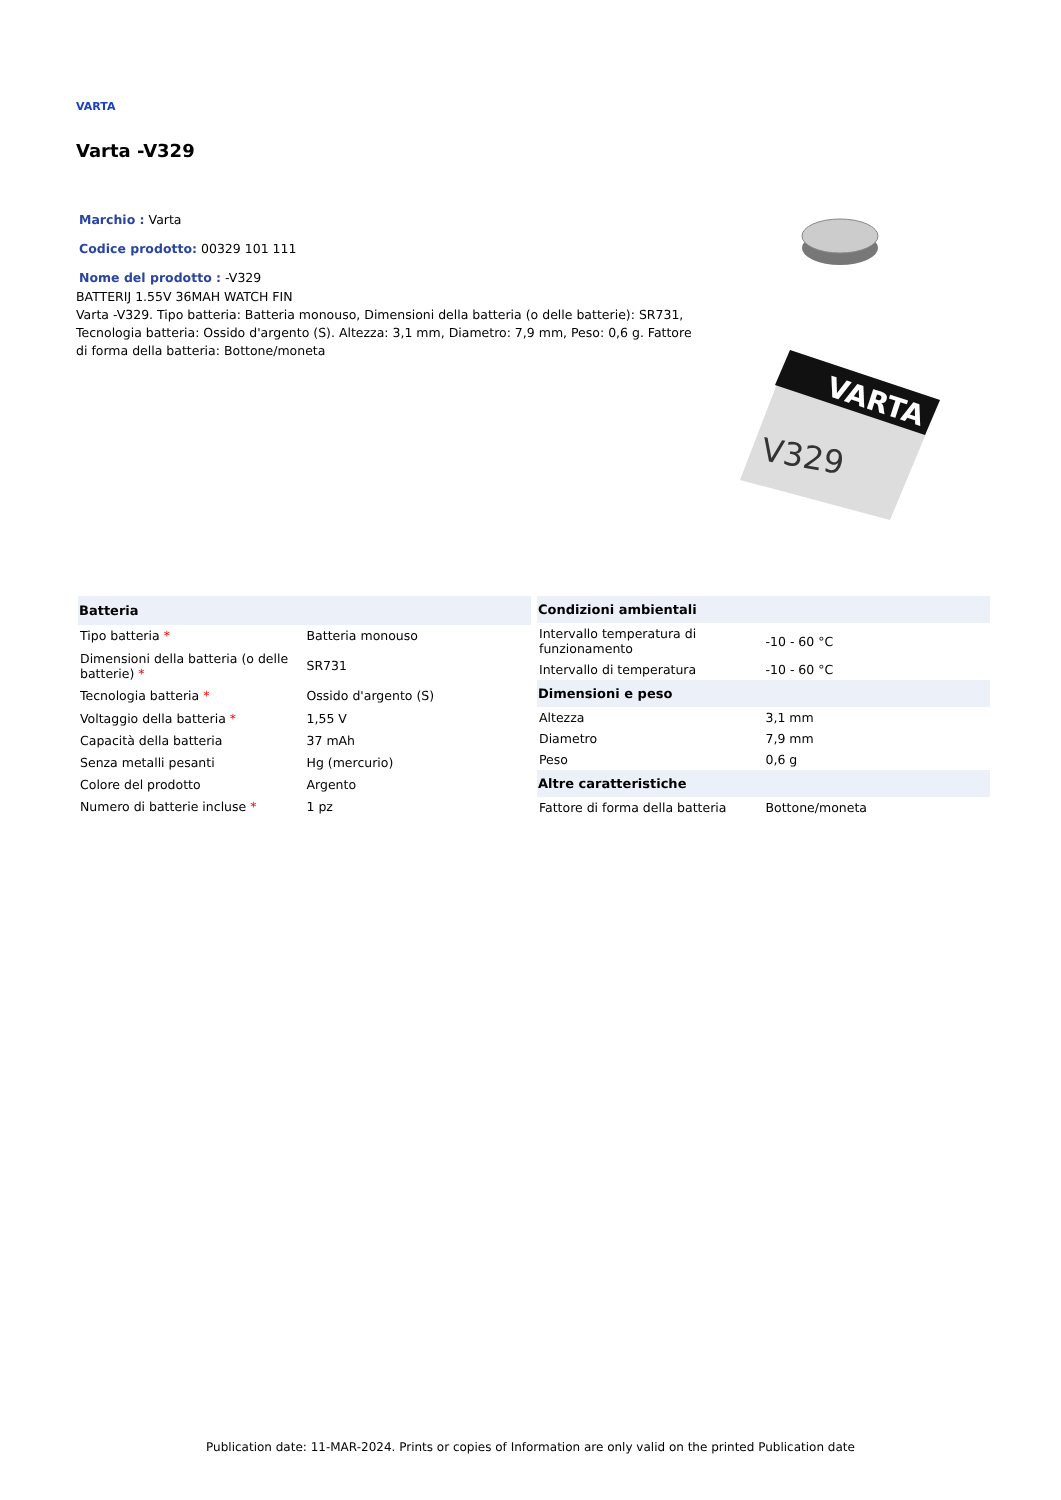VARTA
Varta -V329
Marchio : Varta Codice prodotto: 00329 101 111 Nome del prodotto : -V329
BATTERIJ 1.55V 36MAH WATCH FIN
Varta -V329. Tipo batteria: Batteria monouso, Dimensioni della batteria (o delle batterie): SR731, Tecnologia batteria: Ossido d'argento (S). Altezza: 3,1 mm, Diametro: 7,9 mm, Peso: 0,6 g. Fattore di forma della batteria: Bottone/moneta
VARTA
V329
| Batteria | |
| --- | --- |
| Tipo batteria * | Batteria monouso |
| Dimensioni della batteria (o delle batterie) * | SR731 |
| Tecnologia batteria * | Ossido d'argento (S) |
| Voltaggio della batteria * | 1,55 V |
| Capacità della batteria | 37 mAh |
| Senza metalli pesanti | Hg (mercurio) |
| Colore del prodotto | Argento |
| Numero di batterie incluse * | 1 pz |
| Condizioni ambientali | |
| --- | --- |
| Intervallo temperatura di funzionamento | -10 - 60 °C |
| Intervallo di temperatura | -10 - 60 °C |
| Dimensioni e peso | |
| Altezza | 3,1 mm |
| Diametro | 7,9 mm |
| Peso | 0,6 g |
| Altre caratteristiche | |
| Fattore di forma della batteria | Bottone/moneta |
Publication date: 11-MAR-2024. Prints or copies of Information are only valid on the printed Publication date